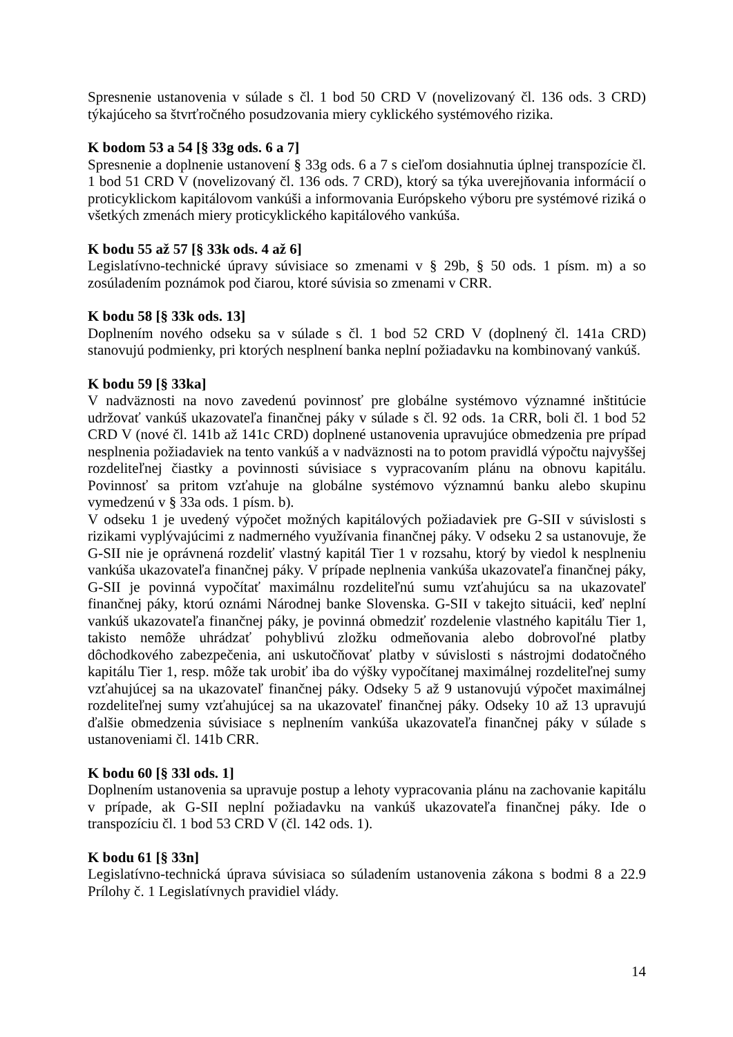Spresnenie ustanovenia v súlade s čl. 1 bod 50 CRD V (novelizovaný čl. 136 ods. 3 CRD) týkajúceho sa štvrťročného posudzovania miery cyklického systémového rizika.
K bodom 53 a 54 [§ 33g ods. 6 a 7]
Spresnenie a doplnenie ustanovení § 33g ods. 6 a 7 s cieľom dosiahnutia úplnej transpozície čl. 1 bod 51 CRD V (novelizovaný čl. 136 ods. 7 CRD), ktorý sa týka uverejňovania informácií o proticyklickom kapitálovom vankúši a informovania Európskeho výboru pre systémové riziká o všetkých zmenách miery proticyklického kapitálového vankúša.
K bodu 55 až 57 [§ 33k ods. 4 až 6]
Legislatívno-technické úpravy súvisiace so zmenami v § 29b, § 50 ods. 1 písm. m) a so zosúladením poznámok pod čiarou, ktoré súvisia so zmenami v CRR.
K bodu 58 [§ 33k ods. 13]
Doplnením nového odseku sa v súlade s čl. 1 bod 52 CRD V (doplnený čl. 141a CRD) stanovujú podmienky, pri ktorých nesplnení banka neplní požiadavku na kombinovaný vankúš.
K bodu 59 [§ 33ka]
V nadväznosti na novo zavedenú povinnosť pre globálne systémovo významné inštitúcie udržovať vankúš ukazovateľa finančnej páky v súlade s čl. 92 ods. 1a CRR, boli čl. 1 bod 52 CRD V (nové čl. 141b až 141c CRD) doplnené ustanovenia upravujúce obmedzenia pre prípad nesplnenia požiadaviek na tento vankúš a v nadväznosti na to potom pravidlá výpočtu najvyššej rozdeliteľnej čiastky a povinnosti súvisiace s vypracovaním plánu na obnovu kapitálu. Povinnosť sa pritom vzťahuje na globálne systémovo významnú banku alebo skupinu vymedzenú v § 33a ods. 1 písm. b).
V odseku 1 je uvedený výpočet možných kapitálových požiadaviek pre G-SII v súvislosti s rizikami vyplývajúcimi z nadmerného využívania finančnej páky. V odseku 2 sa ustanovuje, že G-SII nie je oprávnená rozdeliť vlastný kapitál Tier 1 v rozsahu, ktorý by viedol k nesplneniu vankúša ukazovateľa finančnej páky. V prípade neplnenia vankúša ukazovateľa finančnej páky, G-SII je povinná vypočítať maximálnu rozdeliteľnú sumu vzťahujúcu sa na ukazovateľ finančnej páky, ktorú oznámi Národnej banke Slovenska. G-SII v takejto situácii, keď neplní vankúš ukazovateľa finančnej páky, je povinná obmedziť rozdelenie vlastného kapitálu Tier 1, takisto nemôže uhrádzať pohyblivú zložku odmeňovania alebo dobrovoľné platby dôchodkového zabezpečenia, ani uskutočňovať platby v súvislosti s nástrojmi dodatočného kapitálu Tier 1, resp. môže tak urobiť iba do výšky vypočítanej maximálnej rozdeliteľnej sumy vzťahujúcej sa na ukazovateľ finančnej páky. Odseky 5 až 9 ustanovujú výpočet maximálnej rozdeliteľnej sumy vzťahujúcej sa na ukazovateľ finančnej páky. Odseky 10 až 13 upravujú ďalšie obmedzenia súvisiace s neplnením vankúša ukazovateľa finančnej páky v súlade s ustanoveniami čl. 141b CRR.
K bodu 60 [§ 33l ods. 1]
Doplnením ustanovenia sa upravuje postup a lehoty vypracovania plánu na zachovanie kapitálu v prípade, ak G-SII neplní požiadavku na vankúš ukazovateľa finančnej páky. Ide o transpozíciu čl. 1 bod 53 CRD V (čl. 142 ods. 1).
K bodu 61 [§ 33n]
Legislatívno-technická úprava súvisiaca so súladením ustanovenia zákona s bodmi 8 a 22.9 Prílohy č. 1 Legislatívnych pravidiel vlády.
14